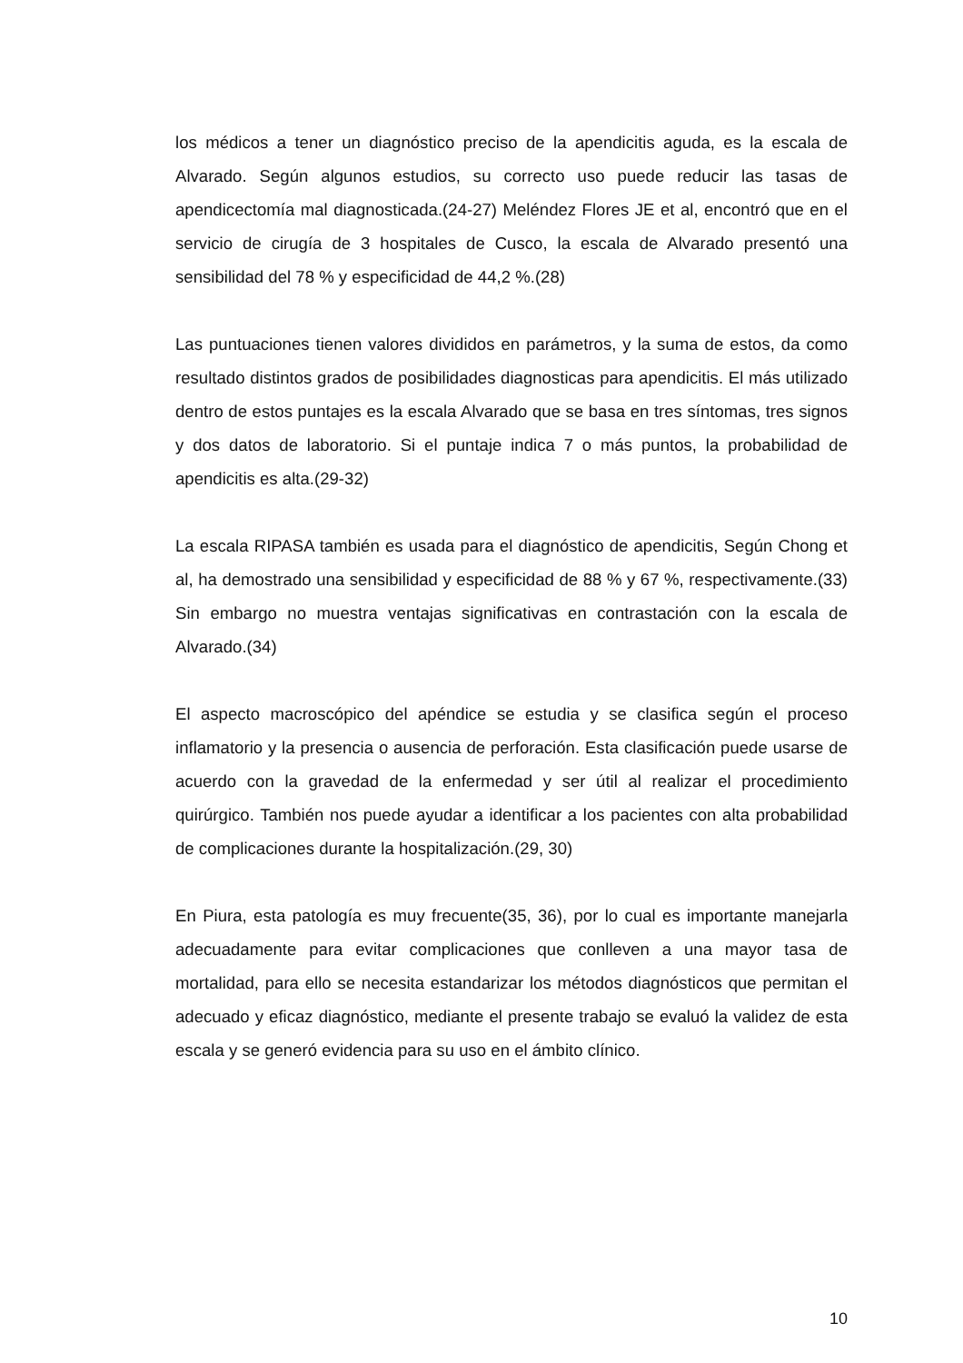los médicos a tener un diagnóstico preciso de la apendicitis aguda, es la escala de Alvarado. Según algunos estudios, su correcto uso puede reducir las tasas de apendicectomía mal diagnosticada.(24-27) Meléndez Flores JE et al, encontró que en el servicio de cirugía de 3 hospitales de Cusco, la escala de Alvarado presentó una sensibilidad del 78 % y especificidad de 44,2 %.(28)
Las puntuaciones tienen valores divididos en parámetros, y la suma de estos, da como resultado distintos grados de posibilidades diagnosticas para apendicitis. El más utilizado dentro de estos puntajes es la escala Alvarado que se basa en tres síntomas, tres signos y dos datos de laboratorio. Si el puntaje indica 7 o más puntos, la probabilidad de apendicitis es alta.(29-32)
La escala RIPASA también es usada para el diagnóstico de apendicitis, Según Chong et al, ha demostrado una sensibilidad y especificidad de 88 % y 67 %, respectivamente.(33) Sin embargo no muestra ventajas significativas en contrastación con la escala de Alvarado.(34)
El aspecto macroscópico del apéndice se estudia y se clasifica según el proceso inflamatorio y la presencia o ausencia de perforación. Esta clasificación puede usarse de acuerdo con la gravedad de la enfermedad y ser útil al realizar el procedimiento quirúrgico. También nos puede ayudar a identificar a los pacientes con alta probabilidad de complicaciones durante la hospitalización.(29, 30)
En Piura, esta patología es muy frecuente(35, 36), por lo cual es importante manejarla adecuadamente para evitar complicaciones que conlleven a una mayor tasa de mortalidad, para ello se necesita estandarizar los métodos diagnósticos que permitan el adecuado y eficaz diagnóstico, mediante el presente trabajo se evaluó la validez de esta escala y se generó evidencia para su uso en el ámbito clínico.
10